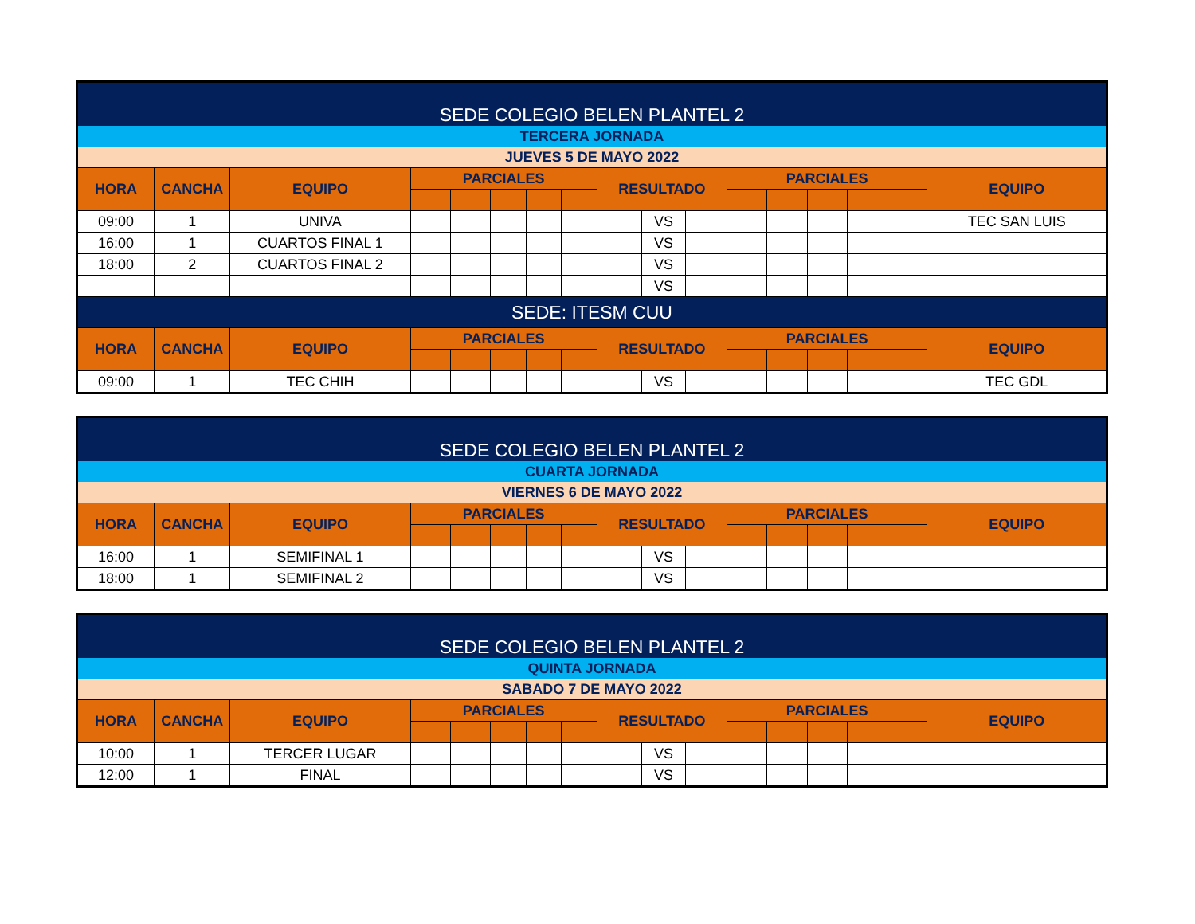| SEDE COLEGIO BELEN PLANTEL 2 | | | | | | | | | | | | | | | | |
| --- | --- | --- | --- | --- | --- | --- | --- | --- | --- | --- | --- | --- | --- | --- | --- | --- |
| TERCERA JORNADA | | | | | | | | | | | | | | | | |
| JUEVES 5 DE MAYO 2022 | | | | | | | | | | | | | | | | |
| HORA | CANCHA | EQUIPO | PARCIALES | | | | | RESULTADO | | | PARCIALES | | | | | EQUIPO |
| 09:00 | 1 | UNIVA | | | | | | | VS | | | | | | | TEC SAN LUIS |
| 16:00 | 1 | CUARTOS FINAL 1 | | | | | | | VS | | | | | | | |
| 18:00 | 2 | CUARTOS FINAL 2 | | | | | | | VS | | | | | | | |
| | | | | | | | | | VS | | | | | | | |
| SEDE: ITESM CUU | | | | | | | | | | | | | | | | |
| HORA | CANCHA | EQUIPO | PARCIALES | | | | | RESULTADO | | | PARCIALES | | | | | EQUIPO |
| 09:00 | 1 | TEC CHIH | | | | | | | VS | | | | | | | TEC GDL |
| SEDE COLEGIO BELEN PLANTEL 2 | | | | | | | | | | | | | | | | |
| --- | --- | --- | --- | --- | --- | --- | --- | --- | --- | --- | --- | --- | --- | --- | --- | --- |
| CUARTA JORNADA | | | | | | | | | | | | | | | | |
| VIERNES 6 DE MAYO 2022 | | | | | | | | | | | | | | | | |
| HORA | CANCHA | EQUIPO | PARCIALES | | | | | RESULTADO | | | PARCIALES | | | | | EQUIPO |
| 16:00 | 1 | SEMIFINAL 1 | | | | | | | VS | | | | | | | |
| 18:00 | 1 | SEMIFINAL 2 | | | | | | | VS | | | | | | | |
| SEDE COLEGIO BELEN PLANTEL 2 | | | | | | | | | | | | | | | | |
| --- | --- | --- | --- | --- | --- | --- | --- | --- | --- | --- | --- | --- | --- | --- | --- | --- |
| QUINTA JORNADA | | | | | | | | | | | | | | | | |
| SABADO 7 DE MAYO 2022 | | | | | | | | | | | | | | | | |
| HORA | CANCHA | EQUIPO | PARCIALES | | | | | RESULTADO | | | PARCIALES | | | | | EQUIPO |
| 10:00 | 1 | TERCER LUGAR | | | | | | | VS | | | | | | | |
| 12:00 | 1 | FINAL | | | | | | | VS | | | | | | | |